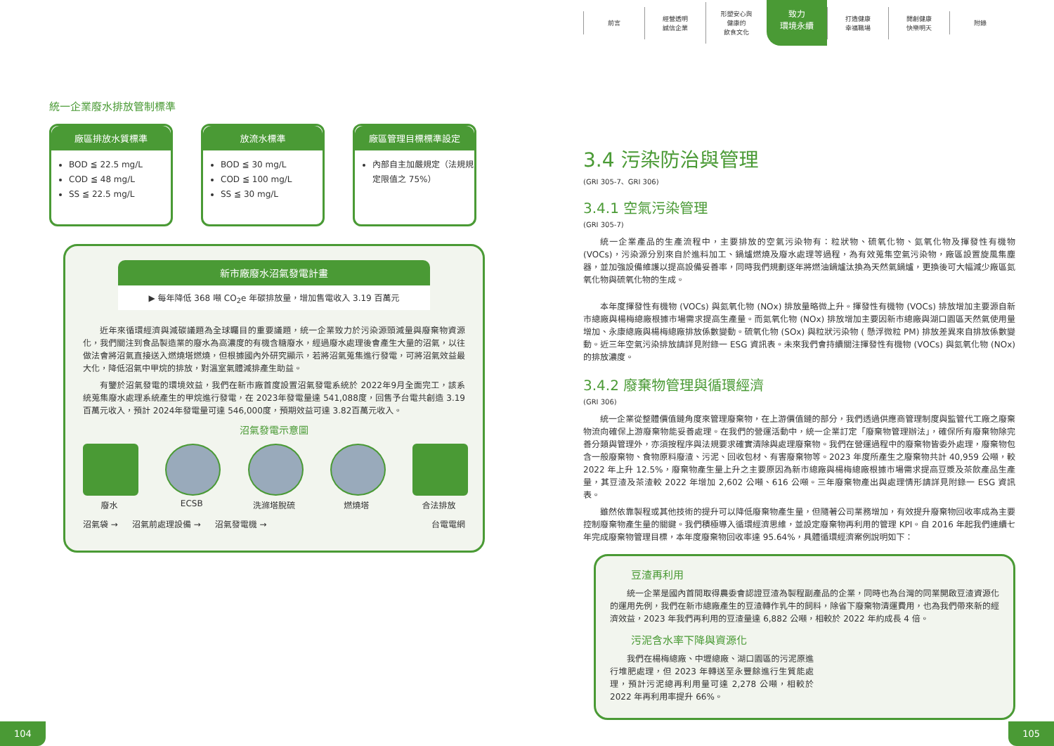統一企業廢水排放管制標準
廠區排放水質標準
BOD ≦ 22.5 mg/L
COD ≦ 48 mg/L
SS ≦ 22.5 mg/L
放流水標準
BOD ≦ 30 mg/L
COD ≦ 100 mg/L
SS ≦ 30 mg/L
廠區管理目標標準設定
內部自主加嚴規定（法規規定限值之 75%）
新市廠廢水沼氣發電計畫
▶ 每年降低 368 噸 CO<sub>2</sub>e 年碳排放量，增加售電收入 3.19 百萬元
近年來循環經濟與減碳議題為全球矚目的重要議題，統一企業致力於污染源頭減量與廢棄物資源化，我們關注到食品製造業的廢水為高濃度的有機含糖廢水，經過廢水處理後會產生大量的沼氣，以往做法會將沼氣直接送入燃燒塔燃燒，但根據國內外研究顯示，若將沼氣蒐集進行發電，可將沼氣效益最大化，降低沼氣中甲烷的排放，對溫室氣體減排產生助益。
有鑒於沼氣發電的環境效益，我們在新市廠首度設置沼氣發電系統於 2022年9月全面完工，該系統蒐集廢水處理系統產生的甲烷進行發電，在 2023年發電量達 541,088度，回售予台電共創造 3.19百萬元收入，預計 2024年發電量可達 546,000度，預期效益可達 3.82百萬元收入。
沼氣發電示意圖
廢水 ECSB 洗滌塔脫硫 燃燒塔 合法排放
沼氣袋 → 沼氣前處理設備 → 沼氣發電機 → 台電電網
前言
經營透明
誠信企業
形塑安心與
健康的
飲食文化
致力
環境永續
打造健康
幸福職場
開創健康
快樂明天
附錄
3.4 污染防治與管理
(GRI 305-7、GRI 306)
3.4.1 空氣污染管理
(GRI 305-7)
統一企業產品的生產流程中，主要排放的空氣污染物有：粒狀物、硫氧化物、氮氧化物及揮發性有機物 (VOCs)，污染源分別來自於進料加工、鍋爐燃燒及廢水處理等過程，為有效蒐集空氣污染物，廠區設置旋風集塵器，並加強設備維護以提高設備妥善率，同時我們規劃逐年將燃油鍋爐汰換為天然氣鍋爐，更換後可大幅減少廠區氮氧化物與硫氧化物的生成。
本年度揮發性有機物 (VOCs) 與氮氧化物 (NOx) 排放量略微上升。揮發性有機物 (VOCs) 排放增加主要源自新市總廠與楊梅總廠根據市場需求提高生產量。而氮氧化物 (NOx) 排放增加主要因新市總廠與湖口園區天然氣使用量增加、永康總廠與楊梅總廠排放係數變動。硫氧化物 (SOx) 與粒狀污染物 ( 懸浮微粒 PM) 排放差異來自排放係數變動。近三年空氣污染排放請詳見附錄一 ESG 資訊表。未來我們會持續關注揮發性有機物 (VOCs) 與氮氧化物 (NOx) 的排放濃度。
3.4.2 廢棄物管理與循環經濟
(GRI 306)
統一企業從整體價值鏈角度來管理廢棄物，在上游價值鏈的部分，我們透過供應商管理制度與監管代工廠之廢棄物流向確保上游廢棄物能妥善處理。在我們的營運活動中，統一企業訂定「廢棄物管理辦法」，確保所有廢棄物除完善分類與管理外，亦須按程序與法規要求確實清除與處理廢棄物。我們在營運過程中的廢棄物皆委外處理，廢棄物包含一般廢棄物、食物原料廢渣、污泥、回收包材、有害廢棄物等。2023 年度所產生之廢棄物共計 40,959 公噸，較 2022 年上升 12.5%，廢棄物產生量上升之主要原因為新市總廠與楊梅總廠根據市場需求提高豆漿及茶飲產品生產量，其豆渣及茶渣較 2022 年增加 2,602 公噸、616 公噸。三年廢棄物產出與處理情形請詳見附錄一 ESG 資訊表。
雖然依靠製程或其他技術的提升可以降低廢棄物產生量，但隨著公司業務增加，有效提升廢棄物回收率成為主要控制廢棄物產生量的關鍵。我們積極導入循環經濟思維，並設定廢棄物再利用的管理 KPI。自 2016 年起我們連續七年完成廢棄物管理目標，本年度廢棄物回收率達 95.64%，具體循環經濟案例說明如下：
豆渣再利用
統一企業是國內首間取得農委會認證豆渣為製程副產品的企業，同時也為台灣的同業開啟豆渣資源化的運用先例，我們在新市總廠產生的豆渣轉作乳牛的飼料，除省下廢棄物清運費用，也為我們帶來新的經濟效益，2023 年我們再利用的豆渣量達 6,882 公噸，相較於 2022 年約成長 4 倍。
污泥含水率下降與資源化
我們在楊梅總廠、中壢總廠、湖口園區的污泥原進行堆肥處理，但 2023 年轉送至永豐餘進行生質能處理，預計污泥總再利用量可達 2,278 公噸，相較於 2022 年再利用率提升 66%。
104 105